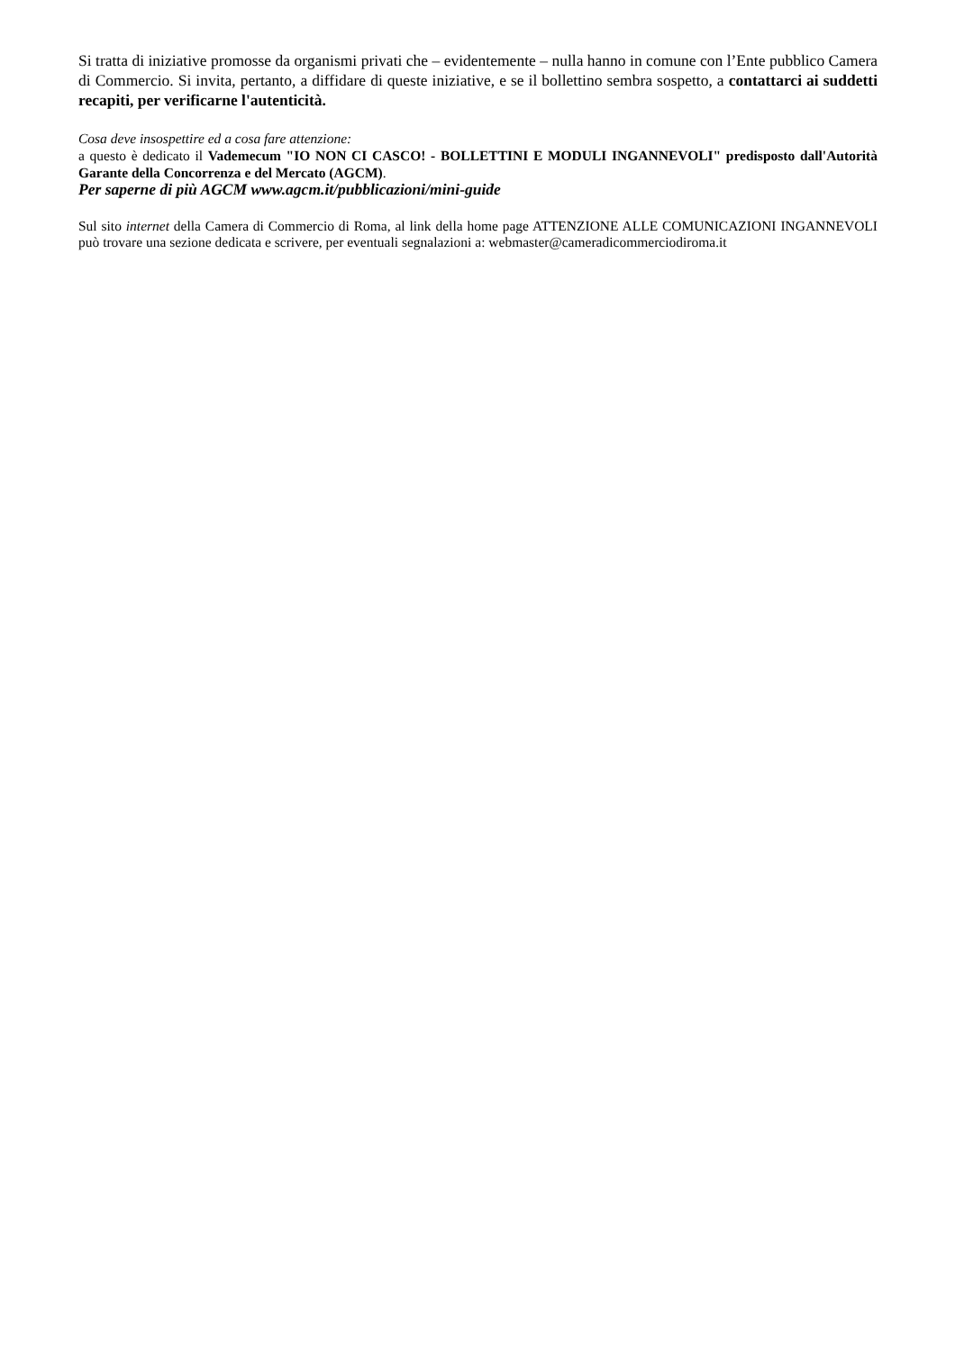Si tratta di iniziative promosse da organismi privati che – evidentemente – nulla hanno in comune con l’Ente pubblico Camera di Commercio. Si invita, pertanto, a diffidare di queste iniziative, e se il bollettino sembra sospetto, a contattarci ai suddetti recapiti, per verificarne l'autenticità.
Cosa deve insospettire ed a cosa fare attenzione:
a questo è dedicato il Vademecum "IO NON CI CASCO! - BOLLETTINI E MODULI INGANNEVOLI" predisposto dall'Autorità Garante della Concorrenza e del Mercato (AGCM).
Per saperne di più AGCM www.agcm.it/pubblicazioni/mini-guide
Sul sito internet della Camera di Commercio di Roma, al link della home page ATTENZIONE ALLE COMUNICAZIONI INGANNEVOLI può trovare una sezione dedicata e scrivere, per eventuali segnalazioni a: webmaster@cameradicommerciodiroma.it